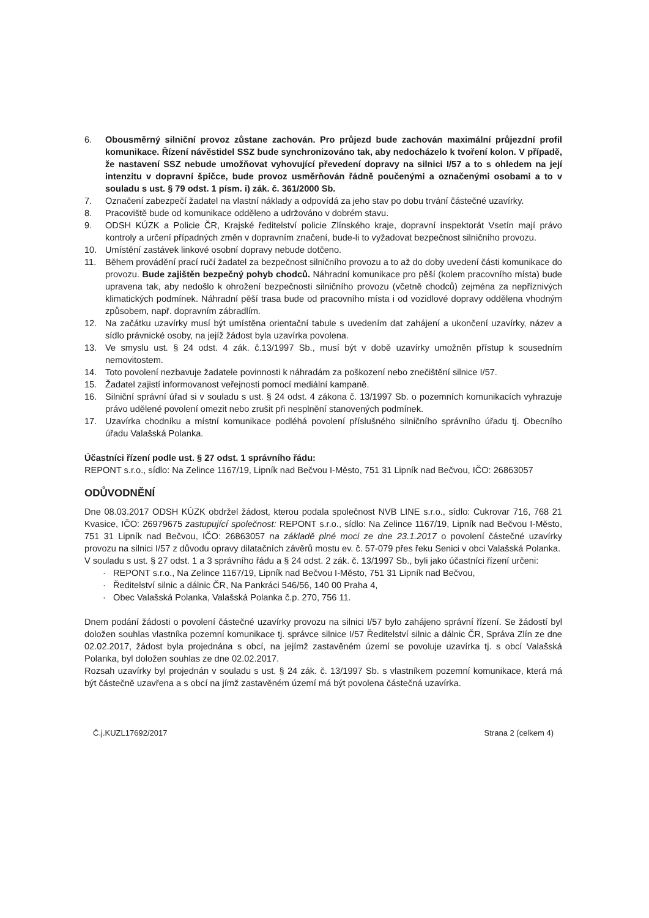6. Obousměrný silniční provoz zůstane zachován. Pro průjezd bude zachován maximální průjezdní profil komunikace. Řízení návěstidel SSZ bude synchronizováno tak, aby nedocházelo k tvoření kolon. V případě, že nastavení SSZ nebude umožňovat vyhovující převedení dopravy na silnici I/57 a to s ohledem na její intenzitu v dopravní špičce, bude provoz usměrňován řádně poučenými a označenými osobami a to v souladu s ust. § 79 odst. 1 písm. i) zák. č. 361/2000 Sb.
7. Označení zabezpečí žadatel na vlastní náklady a odpovídá za jeho stav po dobu trvání částečné uzavírky.
8. Pracoviště bude od komunikace odděleno a udržováno v dobrém stavu.
9. ODSH KÚZK a Policie ČR, Krajské ředitelství policie Zlínského kraje, dopravní inspektorát Vsetín mají právo kontroly a určení případných změn v dopravním značení, bude-li to vyžadovat bezpečnost silničního provozu.
10. Umístění zastávek linkové osobní dopravy nebude dotčeno.
11. Během provádění prací ručí žadatel za bezpečnost silničního provozu a to až do doby uvedení části komunikace do provozu. Bude zajištěn bezpečný pohyb chodců. Náhradní komunikace pro pěší (kolem pracovního místa) bude upravena tak, aby nedošlo k ohrožení bezpečnosti silničního provozu (včetně chodců) zejména za nepříznivých klimatických podmínek. Náhradní pěší trasa bude od pracovního místa i od vozidlové dopravy oddělena vhodným způsobem, např. dopravním zábradlím.
12. Na začátku uzavírky musí být umístěna orientační tabule s uvedením dat zahájení a ukončení uzavírky, název a sídlo právnické osoby, na jejíž žádost byla uzavírka povolena.
13. Ve smyslu ust. § 24 odst. 4 zák. č.13/1997 Sb., musí být v době uzavírky umožněn přístup k sousedním nemovitostem.
14. Toto povolení nezbavuje žadatele povinnosti k náhradám za poškození nebo znečištění silnice I/57.
15. Žadatel zajistí informovanost veřejnosti pomocí mediální kampaně.
16. Silniční správní úřad si v souladu s ust. § 24 odst. 4 zákona č. 13/1997 Sb. o pozemních komunikacích vyhrazuje právo udělené povolení omezit nebo zrušit při nesplnění stanovených podmínek.
17. Uzavírka chodníku a místní komunikace podléhá povolení příslušného silničního správního úřadu tj. Obecního úřadu Valašská Polanka.
Účastníci řízení podle ust. § 27 odst. 1 správního řádu:
REPONT s.r.o., sídlo: Na Zelince 1167/19, Lipník nad Bečvou I-Město, 751 31 Lipník nad Bečvou, IČO: 26863057
ODŮVODNĚNÍ
Dne 08.03.2017 ODSH KÚZK obdržel žádost, kterou podala společnost NVB LINE s.r.o., sídlo: Cukrovar 716, 768 21 Kvasice, IČO: 26979675 zastupující společnost: REPONT s.r.o., sídlo: Na Zelince 1167/19, Lipník nad Bečvou I-Město, 751 31 Lipník nad Bečvou, IČO: 26863057 na základě plné moci ze dne 23.1.2017 o povolení částečné uzavírky provozu na silnici I/57 z důvodu opravy dilatačních závěrů mostu ev. č. 57-079 přes řeku Senici v obci Valašská Polanka.
V souladu s ust. § 27 odst. 1 a 3 správního řádu a § 24 odst. 2 zák. č. 13/1997 Sb., byli jako účastníci řízení určeni:
· REPONT s.r.o., Na Zelince 1167/19, Lipník nad Bečvou I-Město, 751 31 Lipník nad Bečvou,
· Ředitelství silnic a dálnic ČR, Na Pankráci 546/56, 140 00 Praha 4,
· Obec Valašská Polanka, Valašská Polanka č.p. 270, 756 11.
Dnem podání žádosti o povolení částečné uzavírky provozu na silnici I/57 bylo zahájeno správní řízení. Se žádostí byl doložen souhlas vlastníka pozemní komunikace tj. správce silnice I/57 Ředitelství silnic a dálnic ČR, Správa Zlín ze dne 02.02.2017, žádost byla projednána s obcí, na jejímž zastavěném území se povoluje uzavírka tj. s obcí Valašská Polanka, byl doložen souhlas ze dne 02.02.2017.
Rozsah uzavírky byl projednán v souladu s ust. § 24 zák. č. 13/1997 Sb. s vlastníkem pozemní komunikace, která má být částečně uzavřena a s obcí na jímž zastavěném území má být povolena částečná uzavírka.
Č.j.KUZL17692/2017 Strana 2 (celkem 4)